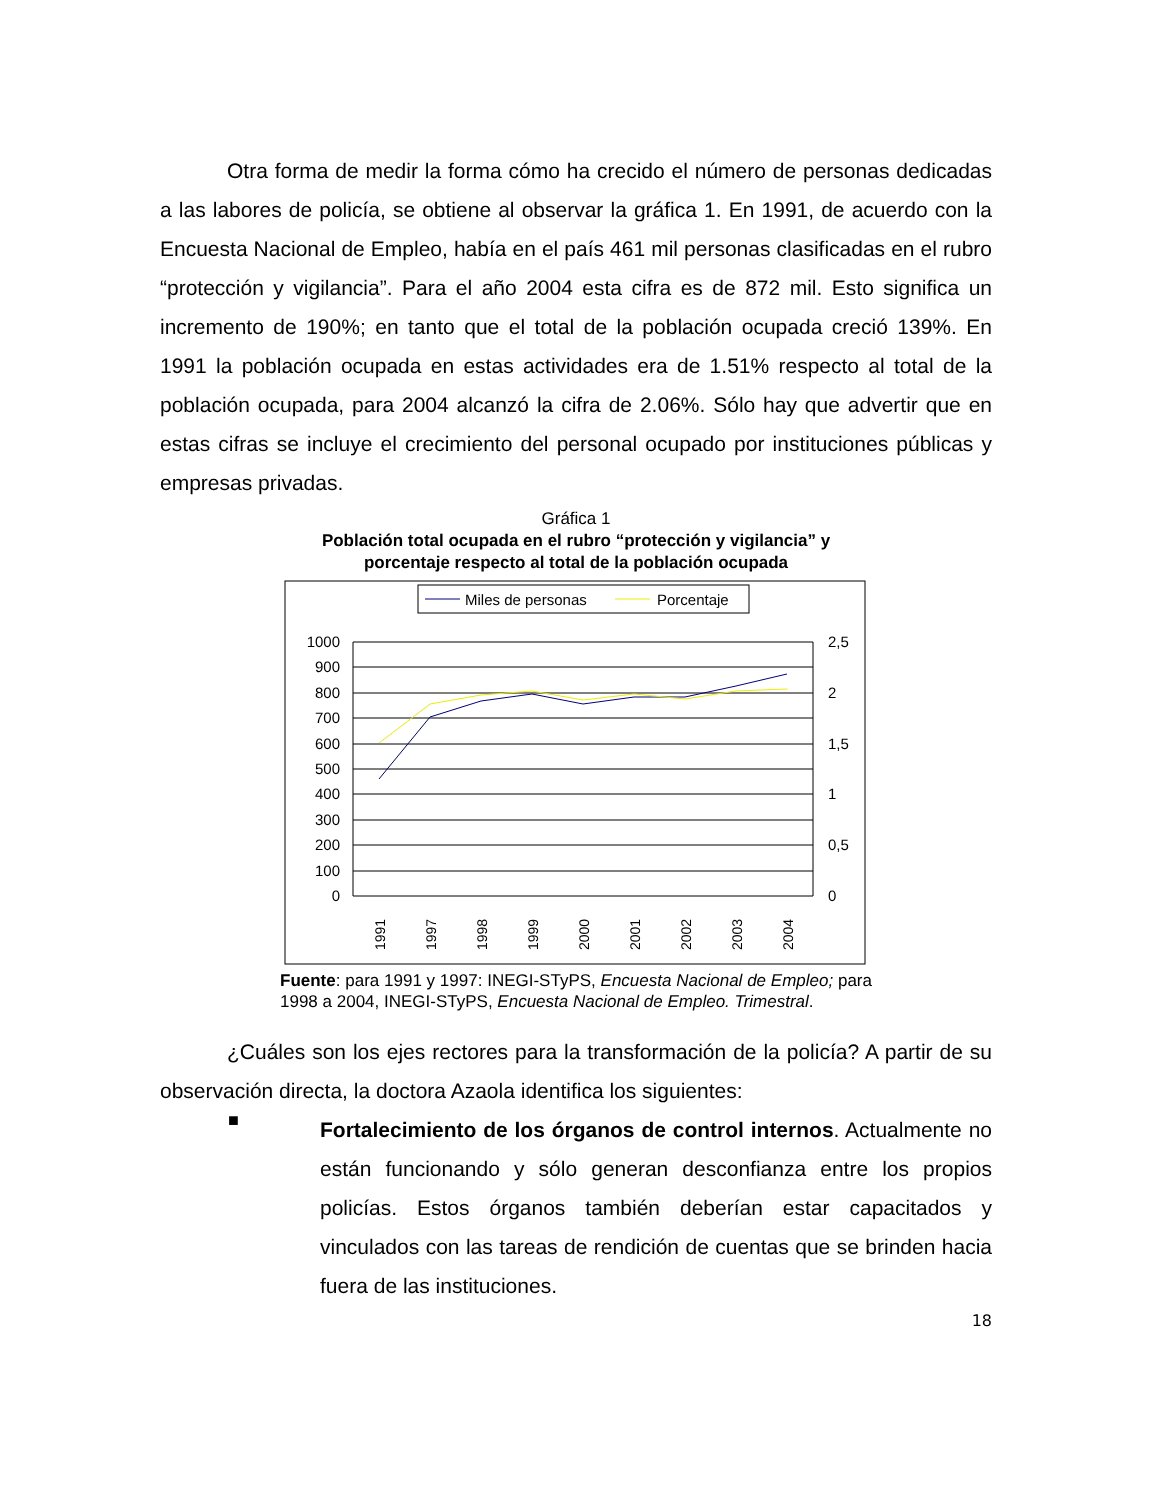Otra forma de medir la forma cómo ha crecido el número de personas dedicadas a las labores de policía, se obtiene al observar la gráfica 1. En 1991, de acuerdo con la Encuesta Nacional de Empleo, había en el país 461 mil personas clasificadas en el rubro “protección y vigilancia”. Para el año 2004 esta cifra es de 872 mil. Esto significa un incremento de 190%; en tanto que el total de la población ocupada creció 139%. En 1991 la población ocupada en estas actividades era de 1.51% respecto al total de la población ocupada, para 2004 alcanzó la cifra de 2.06%. Sólo hay que advertir que en estas cifras se incluye el crecimiento del personal ocupado por instituciones públicas y empresas privadas.
Gráfica 1
Población total ocupada en el rubro “protección y vigilancia” y
porcentaje respecto al total de la población ocupada
Miles de personas
Porcentaje
1000
900
800
700
600
500
400
300
200
100
0
2,5
2
1,5
1
0,5
0
1991
1997
1998
1999
2000
2001
2002
2003
2004
Fuente: para 1991 y 1997: INEGI-STyPS, Encuesta Nacional de Empleo; para 1998 a 2004, INEGI-STyPS, Encuesta Nacional de Empleo. Trimestral.
¿Cuáles son los ejes rectores para la transformación de la policía? A partir de su observación directa, la doctora Azaola identifica los siguientes:
■
Fortalecimiento de los órganos de control internos. Actualmente no están funcionando y sólo generan desconfianza entre los propios policías. Estos órganos también deberían estar capacitados y vinculados con las tareas de rendición de cuentas que se brinden hacia fuera de las instituciones.
18